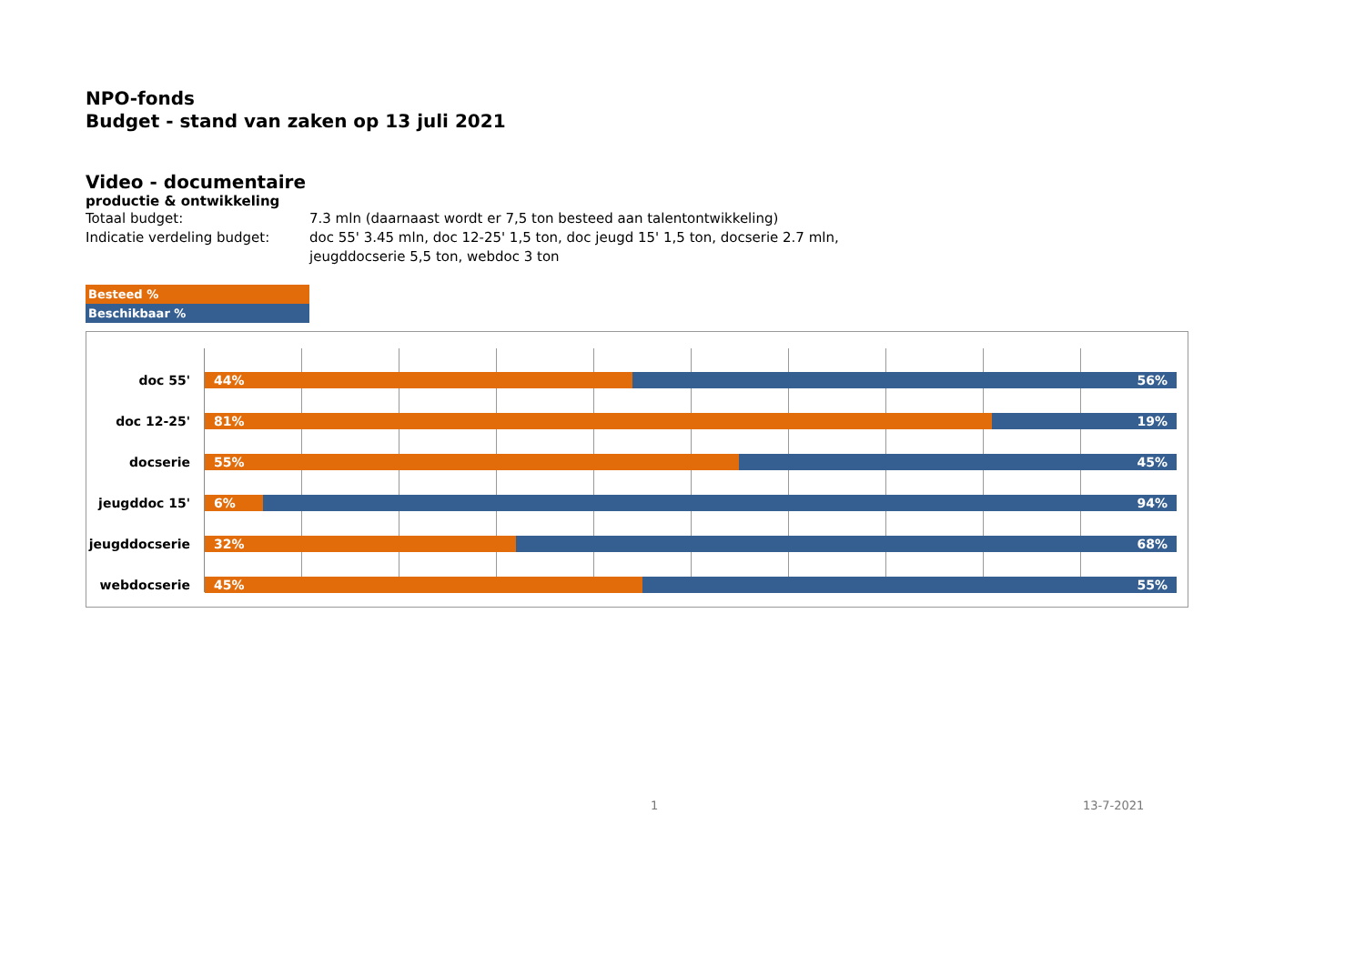NPO-fonds
Budget - stand van zaken op 13 juli 2021
Video - documentaire
productie & ontwikkeling
Totaal budget: 7.3 mln (daarnaast wordt er 7,5 ton besteed aan talentontwikkeling)
Indicatie verdeling budget: doc 55' 3.45 mln, doc 12-25' 1,5 ton, doc jeugd 15' 1,5 ton, docserie 2.7 mln,
jeugddocserie 5,5 ton, webdoc 3 ton
Besteed %
Beschikbaar %
doc 55'
44% 56%
doc 12-25'
81% 19%
docserie
55% 45%
jeugddoc 15'
6% 94%
jeugddocserie
32% 68%
webdocserie
45% 55%
1 13-7-2021